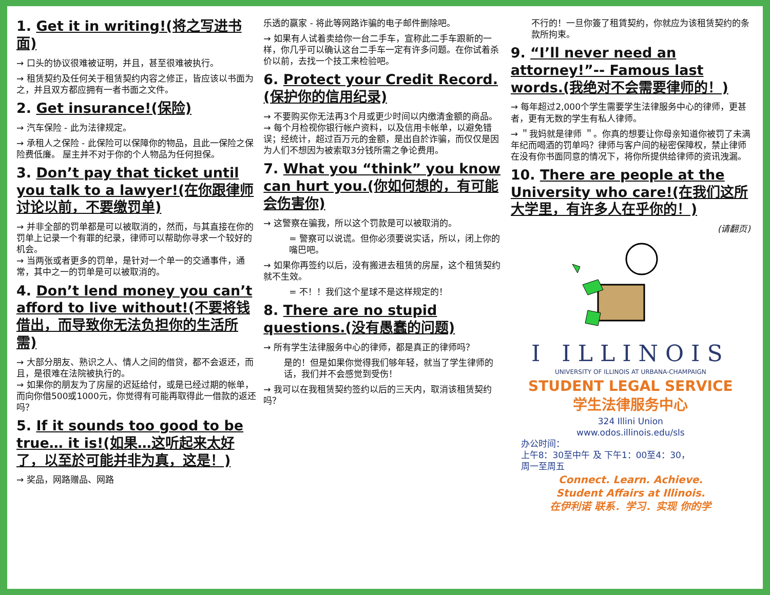1. Get it in writing!(将之写进书面)
→ 口头的协议很难被证明，并且，甚至很难被执行。
→ 租赁契约及任何关于租赁契约内容之修正，皆应该以书面为之，并且双方都应拥有一者书面之文件。
2. Get insurance!(保险)
→ 汽车保险 - 此为法律规定。
→ 承租人之保险 - 此保险可以保障你的物品，且此一保险之保险费低廉。 屋主并不对于你的个人物品为任何担保。
3. Don’t pay that ticket until you talk to a lawyer!(在你跟律师讨论以前，不要缴罚单)
→ 并非全部的罚单都是可以被取消的，然而，与其直接在你的罚单上记录一个有罪的纪录，律师可以帮助你寻求一个较好的机会。
→ 当两张或者更多的罚单，是针对一个单一的交通事件，通常，其中之一的罚单是可以被取消的。
4. Don’t lend money you can’t afford to live without!(不要将钱借出，而导致你无法负担你的生活所需)
→ 大部分朋友、熟识之人、情人之间的借贷，都不会返还，而且，是很难在法院被执行的。
→ 如果你的朋友为了房屋的迟延给付，或是已经过期的帐单，而向你借500或1000元，你觉得有可能再取得此一借款的返还吗？
5. If it sounds too good to be true… it is!(如果…这听起来太好了，以至於可能并非为真，这是！)
→ 奖品，网路赠品、网路
乐透的赢家 - 将此等网路诈骗的电子邮件删除吧。
→ 如果有人试着卖给你一台二手车，宣称此二手车跟新的一样，你几乎可以确认这台二手车一定有许多问题。在你试着杀价以前，去找一个技工来检验吧。
6. Protect your Credit Record.(保护你的信用纪录)
→ 不要购买你无法再3个月或更少时间以内缴清金额的商品。
→ 每个月检视你银行帐户资料，以及信用卡帐单，以避免错误；经统计，超过百万元的金额，是出自於诈骗，而仅仅是因为人们不想因为被索取3分钱所需之争论费用。
7. What you “think” you know can hurt you.(你如何想的，有可能会伤害你)
→ 这警察在骗我，所以这个罚款是可以被取消的。
= 警察可以说谎。但你必须要说实话，所以，闭上你的嘴巴吧。
→ 如果你再签约以后，没有搬进去租赁的房屋，这个租赁契约就不生效。
= 不！！我们这个星球不是这样规定的！
8. There are no stupid questions.(没有愚蠢的问题)
→ 所有学生法律服务中心的律师，都是真正的律师吗？
是的！但是如果你觉得我们够年轻，就当了学生律师的话，我们并不会感觉到受伤！
→ 我可以在我租赁契约签约以后的三天内，取消该租赁契约吗？
不行的！一旦你簽了租賃契約，你就应为该租赁契约的条款所拘束。
9. “I’ll never need an attorney!”-- Famous last words.(我绝对不会需要律师的！)
→ 每年超过2,000个学生需要学生法律服务中心的律师，更甚者，更有无数的学生有私人律师。
→ ＂我妈就是律师 ＂。你真的想要让你母亲知道你被罚了未满年纪而喝酒的罚单吗？律师与客户间的秘密保障权，禁止律师在没有你书面同意的情况下，将你所提供给律师的资讯洩漏。
10. There are people at the University who care!(在我们这所大学里，有许多人在乎你的！)
(请翻页)
I ILLINOIS
UNIVERSITY OF ILLINOIS AT URBANA-CHAMPAIGN
STUDENT LEGAL SERVICE
学生法律服务中心
324 Illini Union
www.odos.illinois.edu/sls
办公时间：
上午8：30至中午 及 下午1：00至4：30，
周一至周五
Connect. Learn. Achieve.
Student Affairs at Illinois.
在伊利诺 联系．学习．实现 你的学